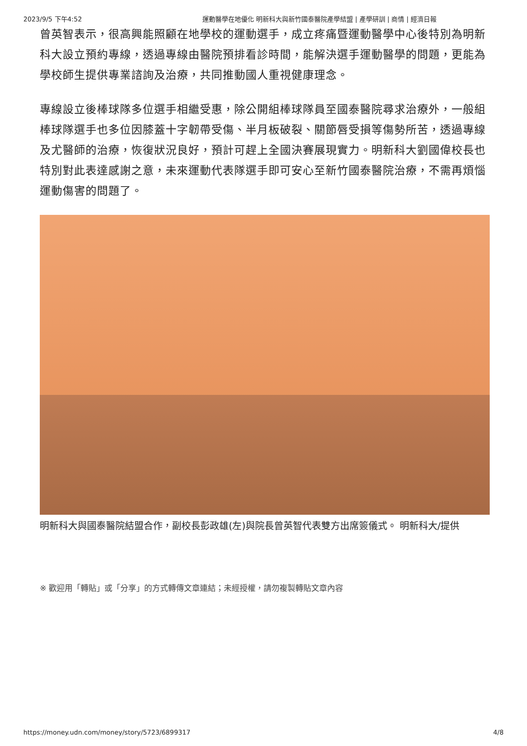2023/9/5 下午4:52 運動醫學在地優化 明新科大與新竹國泰醫院產學結盟 | 產學研訓 | 商情 | 經濟日報
曾英智表示，很高興能照顧在地學校的運動選手，成立疼痛暨運動醫學中心後特別為明新科大設立預約專線，透過專線由醫院預排看診時間，能解決選手運動醫學的問題，更能為學校師生提供專業諮詢及治療，共同推動國人重視健康理念。
專線設立後棒球隊多位選手相繼受惠，除公開組棒球隊員至國泰醫院尋求治療外，一般組棒球隊選手也多位因膝蓋十字韌帶受傷、半月板破裂、關節唇受損等傷勢所苦，透過專線及尤醫師的治療，恢復狀況良好，預計可趕上全國決賽展現實力。明新科大劉國偉校長也特別對此表達感謝之意，未來運動代表隊選手即可安心至新竹國泰醫院治療，不需再煩惱運動傷害的問題了。
明新科大與國泰醫院結盟合作，副校長彭政雄(左)與院長曾英智代表雙方出席簽儀式。 明新科大/提供
※ 歡迎用「轉貼」或「分享」的方式轉傳文章連結；未經授權，請勿複製轉貼文章內容
https://money.udn.com/money/story/5723/6899317 4/8